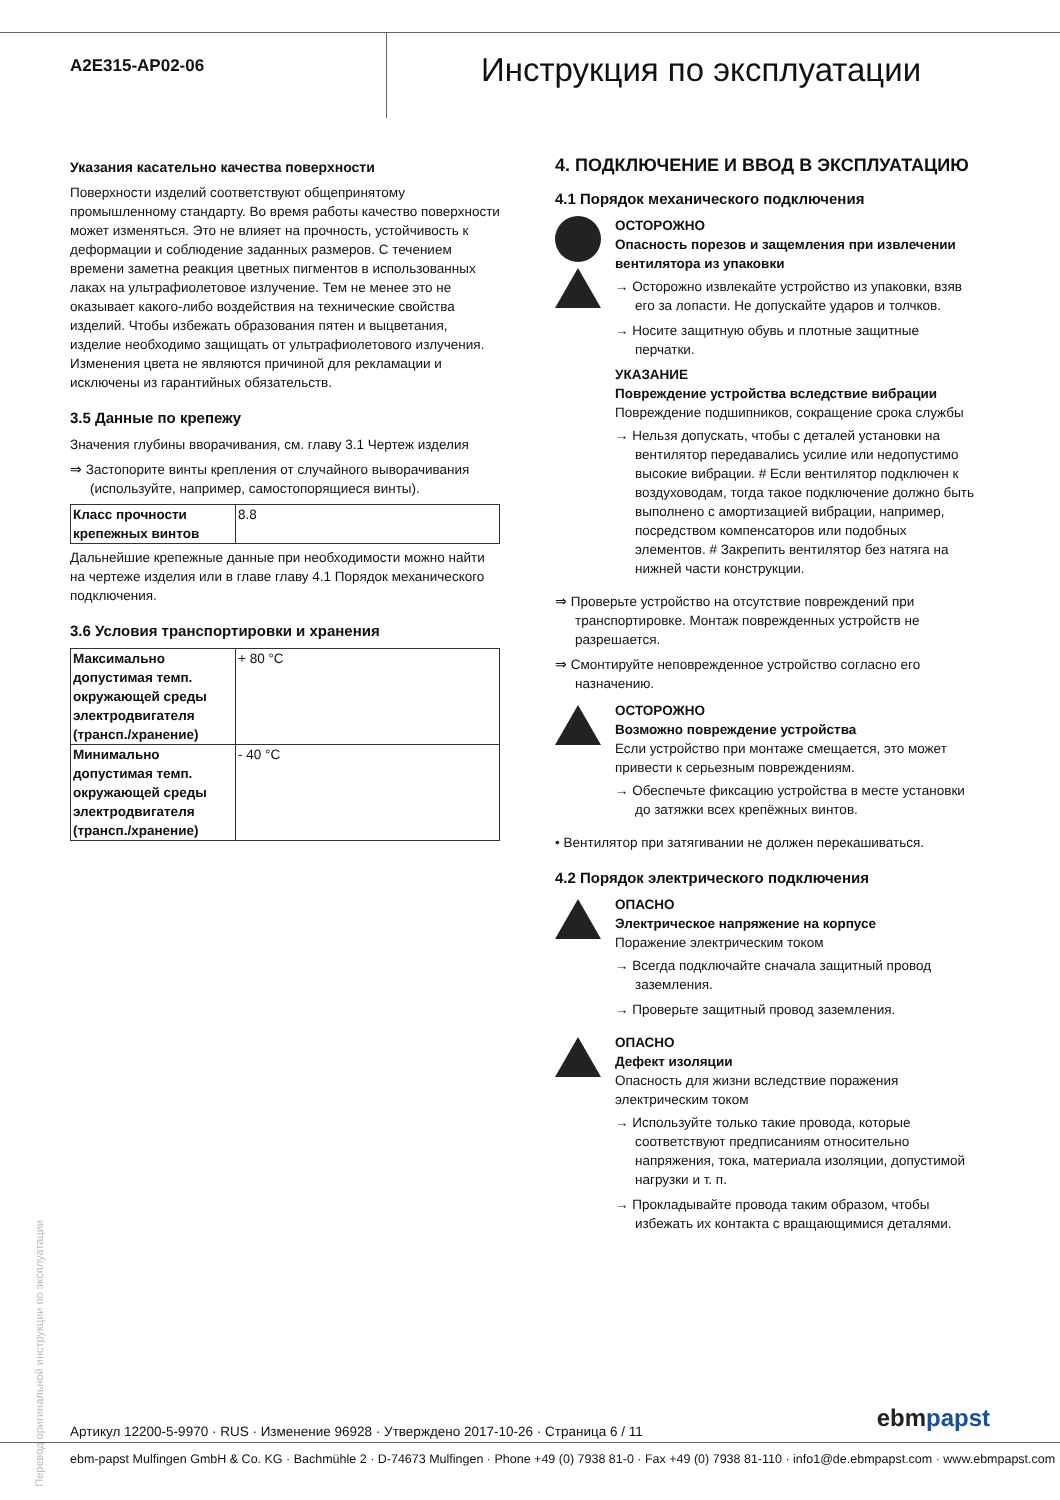A2E315-AP02-06
Инструкция по эксплуатации
Указания касательно качества поверхности
Поверхности изделий соответствуют общепринятому промышленному стандарту. Во время работы качество поверхности может изменяться. Это не влияет на прочность, устойчивость к деформации и соблюдение заданных размеров. С течением времени заметна реакция цветных пигментов в использованных лаках на ультрафиолетовое излучение. Тем не менее это не оказывает какого-либо воздействия на технические свойства изделий. Чтобы избежать образования пятен и выцветания, изделие необходимо защищать от ультрафиолетового излучения. Изменения цвета не являются причиной для рекламации и исключены из гарантийных обязательств.
3.5 Данные по крепежу
Значения глубины вворачивания, см. главу 3.1 Чертеж изделия
⇒ Застопорите винты крепления от случайного выворачивания (используйте, например, самостопорящиеся винты).
| Класс прочности крепежных винтов | 8.8 |
Дальнейшие крепежные данные при необходимости можно найти на чертеже изделия или в главе главу 4.1 Порядок механического подключения.
3.6 Условия транспортировки и хранения
| Максимально допустимая темп. окружающей среды электродвигателя (трансп./хранение) | + 80 °C |
| Минимально допустимая темп. окружающей среды электродвигателя (трансп./хранение) | - 40 °C |
4. ПОДКЛЮЧЕНИЕ И ВВОД В ЭКСПЛУАТАЦИЮ
4.1 Порядок механического подключения
ОСТОРОЖНО
Опасность порезов и защемления при извлечении вентилятора из упаковки
→ Осторожно извлекайте устройство из упаковки, взяв его за лопасти. Не допускайте ударов и толчков.
→ Носите защитную обувь и плотные защитные перчатки.
УКАЗАНИЕ
Повреждение устройства вследствие вибрации
Повреждение подшипников, сокращение срока службы
→ Нельзя допускать, чтобы с деталей установки на вентилятор передавались усилие или недопустимо высокие вибрации. # Если вентилятор подключен к воздуховодам, тогда такое подключение должно быть выполнено с амортизацией вибрации, например, посредством компенсаторов или подобных элементов. # Закрепить вентилятор без натяга на нижней части конструкции.
⇒ Проверьте устройство на отсутствие повреждений при транспортировке. Монтаж поврежденных устройств не разрешается.
⇒ Смонтируйте неповрежденное устройство согласно его назначению.
ОСТОРОЖНО
Возможно повреждение устройства
Если устройство при монтаже смещается, это может привести к серьезным повреждениям.
→ Обеспечьте фиксацию устройства в месте установки до затяжки всех крепёжных винтов.
• Вентилятор при затягивании не должен перекашиваться.
4.2 Порядок электрического подключения
ОПАСНО
Электрическое напряжение на корпусе
Поражение электрическим током
→ Всегда подключайте сначала защитный провод заземления.
→ Проверьте защитный провод заземления.
ОПАСНО
Дефект изоляции
Опасность для жизни вследствие поражения электрическим током
→ Используйте только такие провода, которые соответствуют предписаниям относительно напряжения, тока, материала изоляции, допустимой нагрузки и т. п.
→ Прокладывайте провода таким образом, чтобы избежать их контакта с вращающимися деталями.
Перевод оригинальной инструкции по эксплуатации
Артикул 12200-5-9970 · RUS · Изменение 96928 · Утверждено 2017-10-26 · Страница 6 / 11 ebmpapst
ebm-papst Mulfingen GmbH & Co. KG · Bachmühle 2 · D-74673 Mulfingen · Phone +49 (0) 7938 81-0 · Fax +49 (0) 7938 81-110 · info1@de.ebmpapst.com · www.ebmpapst.com